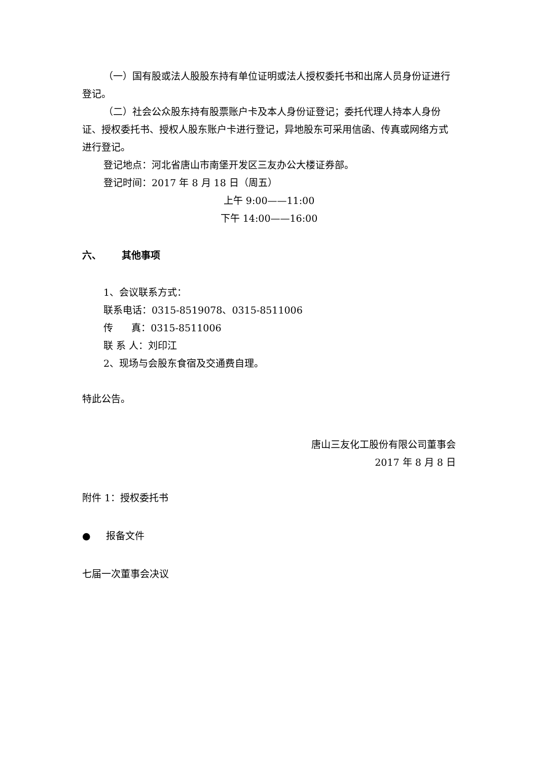（一）国有股或法人股股东持有单位证明或法人授权委托书和出席人员身份证进行登记。
（二）社会公众股东持有股票账户卡及本人身份证登记；委托代理人持本人身份证、授权委托书、授权人股东账户卡进行登记，异地股东可采用信函、传真或网络方式进行登记。
登记地点：河北省唐山市南堡开发区三友办公大楼证券部。
登记时间：2017 年 8 月 18 日（周五）
上午 9:00——11:00
下午 14:00——16:00
六、 其他事项
1、会议联系方式：
联系电话：0315-8519078、0315-8511006
传 真：0315-8511006
联 系 人：刘印江
2、现场与会股东食宿及交通费自理。
特此公告。
唐山三友化工股份有限公司董事会
2017 年 8 月 8 日
附件 1：授权委托书
● 报备文件
七届一次董事会决议